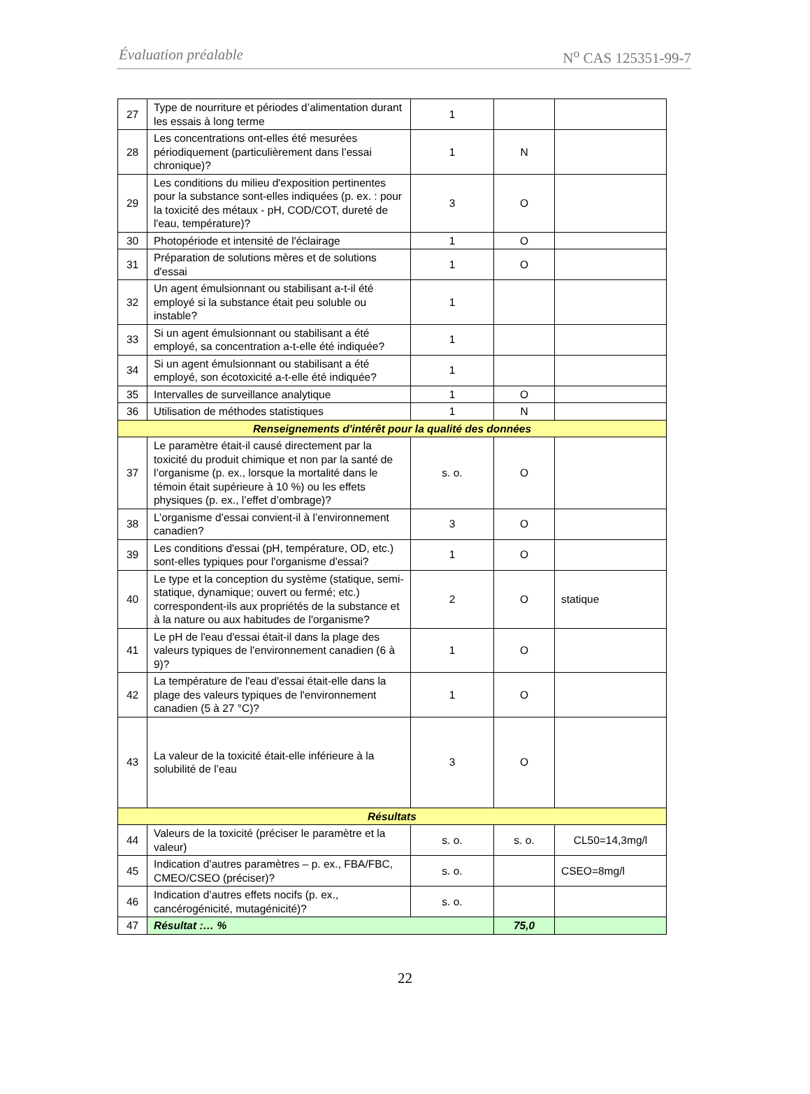Évaluation préalable N<sup>o</sup> CAS 125351-99-7
| 27 | Type de nourriture et périodes d’alimentation durant les essais à long terme | 1 | | |
| 28 | Les concentrations ont-elles été mesurées périodiquement (particulièrement dans l’essai chronique)? | 1 | N | |
| 29 | Les conditions du milieu d'exposition pertinentes pour la substance sont-elles indiquées (p. ex. : pour la toxicité des métaux - pH, COD/COT, dureté de l'eau, température)? | 3 | O | |
| 30 | Photopériode et intensité de l'éclairage | 1 | O | |
| 31 | Préparation de solutions mères et de solutions d'essai | 1 | O | |
| 32 | Un agent émulsionnant ou stabilisant a-t-il été employé si la substance était peu soluble ou instable? | 1 | | |
| 33 | Si un agent émulsionnant ou stabilisant a été employé, sa concentration a-t-elle été indiquée? | 1 | | |
| 34 | Si un agent émulsionnant ou stabilisant a été employé, son écotoxicité a-t-elle été indiquée? | 1 | | |
| 35 | Intervalles de surveillance analytique | 1 | O | |
| 36 | Utilisation de méthodes statistiques | 1 | N | |
| Renseignements d'intérêt pour la qualité des données | | | | |
| 37 | Le paramètre était-il causé directement par la toxicité du produit chimique et non par la santé de l’organisme (p. ex., lorsque la mortalité dans le témoin était supérieure à 10 %) ou les effets physiques (p. ex., l’effet d’ombrage)? | s. o. | O | |
| 38 | L’organisme d’essai convient-il à l’environnement canadien? | 3 | O | |
| 39 | Les conditions d'essai (pH, température, OD, etc.) sont-elles typiques pour l'organisme d'essai? | 1 | O | |
| 40 | Le type et la conception du système (statique, semi-statique, dynamique; ouvert ou fermé; etc.) correspondent-ils aux propriétés de la substance et à la nature ou aux habitudes de l'organisme? | 2 | O | statique |
| 41 | Le pH de l'eau d'essai était-il dans la plage des valeurs typiques de l'environnement canadien (6 à 9)? | 1 | O | |
| 42 | La température de l'eau d'essai était-elle dans la plage des valeurs typiques de l'environnement canadien (5 à 27 °C)? | 1 | O | |
| 43 | La valeur de la toxicité était-elle inférieure à la solubilité de l’eau | 3 | O | |
| Résultats | | | | |
| 44 | Valeurs de la toxicité (préciser le paramètre et la valeur) | s. o. | s. o. | CL50=14,3mg/l |
| 45 | Indication d’autres paramètres – p. ex., FBA/FBC, CMEO/CSEO (préciser)? | s. o. | | CSEO=8mg/l |
| 46 | Indication d’autres effets nocifs (p. ex., cancérogénicité, mutagénicité)? | s. o. | | |
| 47 | Résultat :… % | | 75,0 | |
22